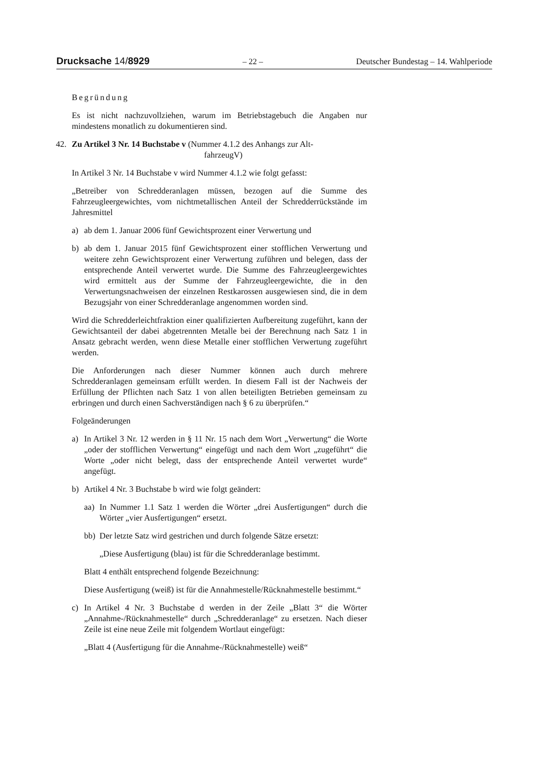Drucksache 14/8929 – 22 – Deutscher Bundestag – 14. Wahlperiode
Begründung
Es ist nicht nachzuvollziehen, warum im Betriebstagebuch die Angaben nur mindestens monatlich zu dokumentieren sind.
42. Zu Artikel 3 Nr. 14 Buchstabe v (Nummer 4.1.2 des Anhangs zur Alt-
fahrzeugV)
In Artikel 3 Nr. 14 Buchstabe v wird Nummer 4.1.2 wie folgt gefasst:
„Betreiber von Schredderanlagen müssen, bezogen auf die Summe des Fahrzeugleergewichtes, vom nichtmetallischen Anteil der Schredderrückstände im Jahresmittel
a) ab dem 1. Januar 2006 fünf Gewichtsprozent einer Verwertung und
b) ab dem 1. Januar 2015 fünf Gewichtsprozent einer stofflichen Verwertung und weitere zehn Gewichtsprozent einer Verwertung zuführen und belegen, dass der entsprechende Anteil verwertet wurde. Die Summe des Fahrzeugleergewichtes wird ermittelt aus der Summe der Fahrzeugleergewichte, die in den Verwertungsnachweisen der einzelnen Restkarossen ausgewiesen sind, die in dem Bezugsjahr von einer Schredderanlage angenommen worden sind.
Wird die Schredderleichtfraktion einer qualifizierten Aufbereitung zugeführt, kann der Gewichtsanteil der dabei abgetrennten Metalle bei der Berechnung nach Satz 1 in Ansatz gebracht werden, wenn diese Metalle einer stofflichen Verwertung zugeführt werden.
Die Anforderungen nach dieser Nummer können auch durch mehrere Schredderanlagen gemeinsam erfüllt werden. In diesem Fall ist der Nachweis der Erfüllung der Pflichten nach Satz 1 von allen beteiligten Betrieben gemeinsam zu erbringen und durch einen Sachverständigen nach § 6 zu überprüfen.“
Folgeänderungen
a) In Artikel 3 Nr. 12 werden in § 11 Nr. 15 nach dem Wort „Verwertung“ die Worte „oder der stofflichen Verwertung“ eingefügt und nach dem Wort „zugeführt“ die Worte „oder nicht belegt, dass der entsprechende Anteil verwertet wurde“ angefügt.
b) Artikel 4 Nr. 3 Buchstabe b wird wie folgt geändert:
aa) In Nummer 1.1 Satz 1 werden die Wörter „drei Ausfertigungen“ durch die Wörter „vier Ausfertigungen“ ersetzt.
bb) Der letzte Satz wird gestrichen und durch folgende Sätze ersetzt:
„Diese Ausfertigung (blau) ist für die Schredderanlage bestimmt.
Blatt 4 enthält entsprechend folgende Bezeichnung:
Diese Ausfertigung (weiß) ist für die Annahmestelle/Rücknahmestelle bestimmt.“
c) In Artikel 4 Nr. 3 Buchstabe d werden in der Zeile „Blatt 3“ die Wörter „Annahme-/Rücknahmestelle“ durch „Schredderanlage“ zu ersetzen. Nach dieser Zeile ist eine neue Zeile mit folgendem Wortlaut eingefügt:
„Blatt 4 (Ausfertigung für die Annahme-/Rücknahmestelle) weiß“